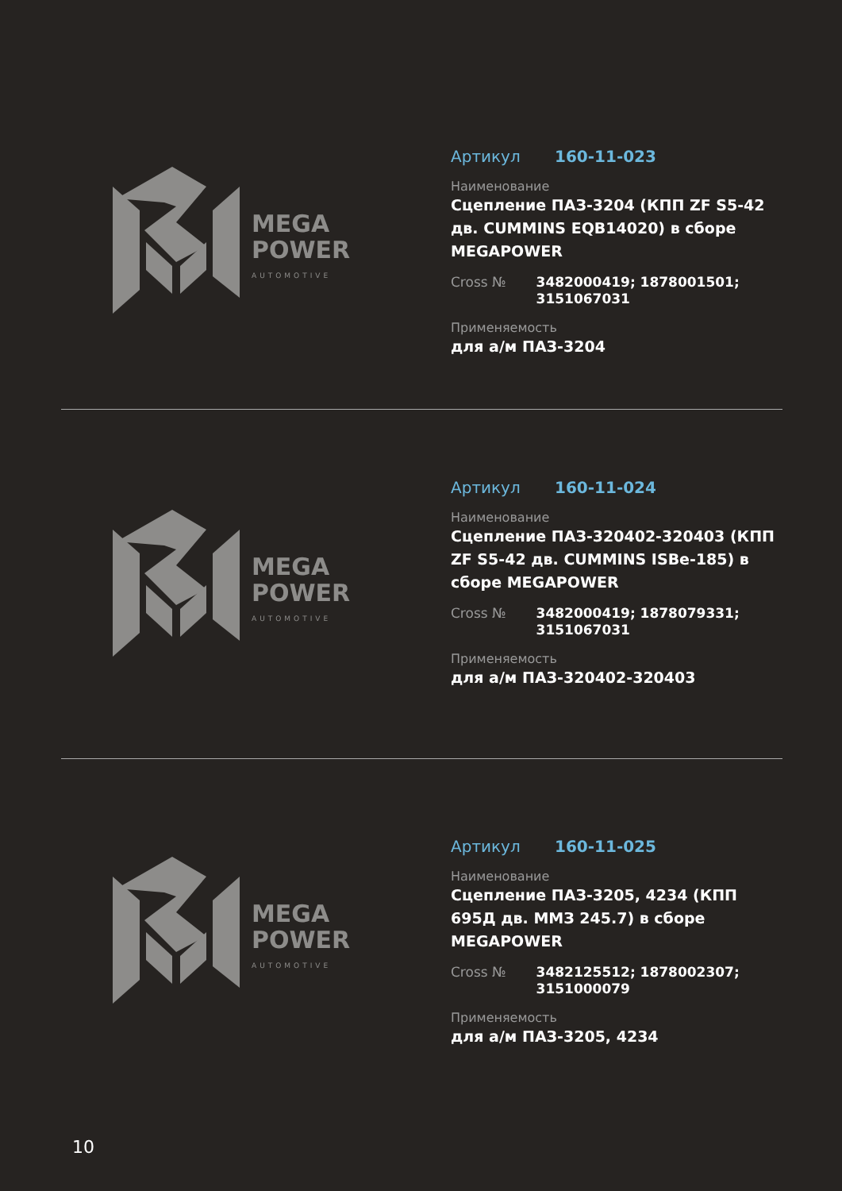MEGA
POWER
AUTOMOTIVE
Артикул 160-11-023
Наименование
Сцепление ПАЗ-3204 (КПП ZF S5-42 дв. CUMMINS EQB14020) в сборе MEGAPOWER
Cross №
3482000419; 1878001501; 3151067031
Применяемость
для а/м ПАЗ-3204
MEGA
POWER
AUTOMOTIVE
Артикул 160-11-024
Наименование
Сцепление ПАЗ-320402-320403 (КПП ZF S5-42 дв. CUMMINS ISBe-185) в сборе MEGAPOWER
Cross №
3482000419; 1878079331; 3151067031
Применяемость
для а/м ПАЗ-320402-320403
MEGA
POWER
AUTOMOTIVE
Артикул 160-11-025
Наименование
Сцепление ПАЗ-3205, 4234 (КПП 695Д дв. ММЗ 245.7) в сборе MEGAPOWER
Cross №
3482125512; 1878002307; 3151000079
Применяемость
для а/м ПАЗ-3205, 4234
10